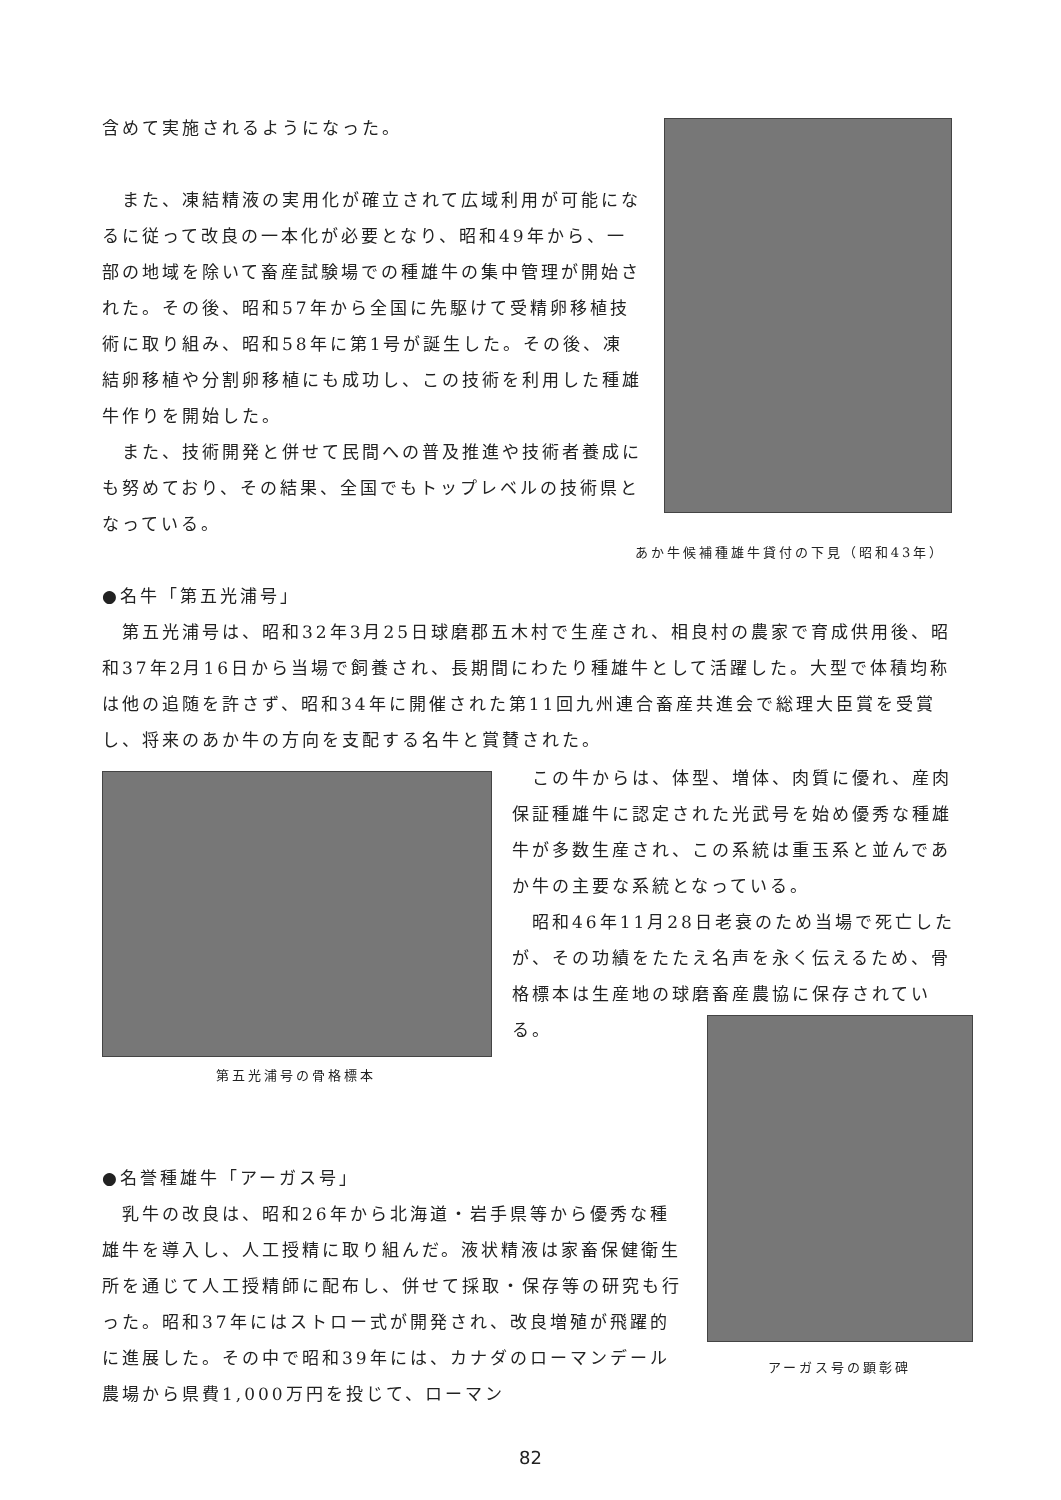含めて実施されるようになった。
　また、凍結精液の実用化が確立されて広域利用が可能になるに従って改良の一本化が必要となり、昭和49年から、一部の地域を除いて畜産試験場での種雄牛の集中管理が開始された。その後、昭和57年から全国に先駆けて受精卵移植技術に取り組み、昭和58年に第1号が誕生した。その後、凍結卵移植や分割卵移植にも成功し、この技術を利用した種雄牛作りを開始した。
　また、技術開発と併せて民間への普及推進や技術者養成にも努めており、その結果、全国でもトップレベルの技術県となっている。
あか牛候補種雄牛貸付の下見（昭和43年）
●名牛「第五光浦号」
　第五光浦号は、昭和32年3月25日球磨郡五木村で生産され、相良村の農家で育成供用後、昭和37年2月16日から当場で飼養され、長期間にわたり種雄牛として活躍した。大型で体積均称は他の追随を許さず、昭和34年に開催された第11回九州連合畜産共進会で総理大臣賞を受賞し、将来のあか牛の方向を支配する名牛と賞賛された。
第五光浦号の骨格標本
　この牛からは、体型、増体、肉質に優れ、産肉保証種雄牛に認定された光武号を始め優秀な種雄牛が多数生産され、この系統は重玉系と並んであか牛の主要な系統となっている。
　昭和46年11月28日老衰のため当場で死亡したが、その功績をたたえ名声を永く伝えるため、骨格標本は生産地の球磨畜産農協に保存されている。
アーガス号の顕彰碑
●名誉種雄牛「アーガス号」
　乳牛の改良は、昭和26年から北海道・岩手県等から優秀な種雄牛を導入し、人工授精に取り組んだ。液状精液は家畜保健衛生所を通じて人工授精師に配布し、併せて採取・保存等の研究も行った。昭和37年にはストロー式が開発され、改良増殖が飛躍的に進展した。その中で昭和39年には、カナダのローマンデール農場から県費1,000万円を投じて、ローマン
82